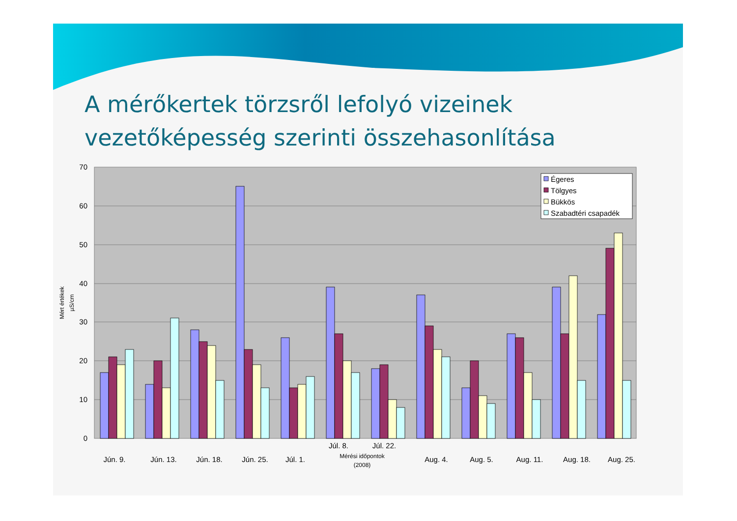A mérőkertek törzsről lefolyó vizeinek
vezetőképesség szerinti összehasonlítása
70
60
50
40
30
20
10
0
Mért értékek
µS/cm
Jún. 9.
Jún. 13.
Jún. 18.
Jún. 25.
Júl. 1.
Júl. 8.
Júl. 22.
Aug. 4.
Aug. 5.
Aug. 11.
Aug. 18.
Aug. 25.
Mérési időpontok
(2008)
Égeres
Tölgyes
Bükkös
Szabadtéri csapadék